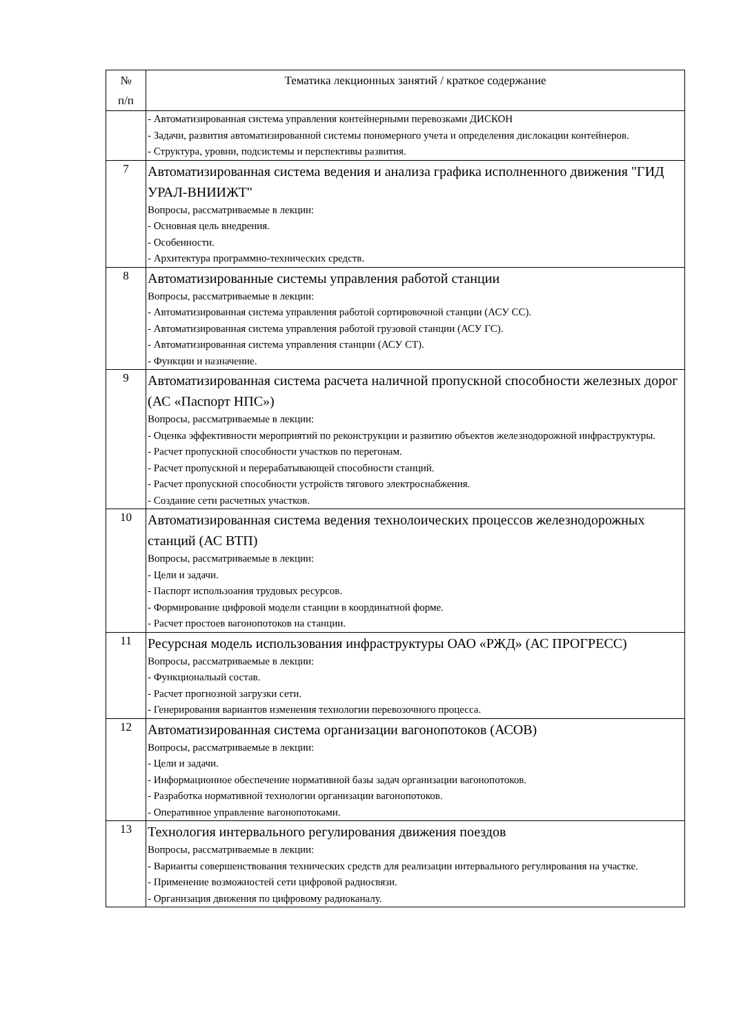| № п/п | Тематика лекционных занятий / краткое содержание |
| --- | --- |
| | - Автоматизированная система управления контейнерными перевозками ДИСКОН - Задачи, развития автоматизированной системы пономерного учета и определения дислокации контейнеров. - Структура, уровни, подсистемы и перспективы развития. |
| 7 | Автоматизированная система ведения и анализа графика исполненного движения "ГИД УРАЛ-ВНИИЖТ" Вопросы, рассматриваемые в лекции: - Основная цель внедрения. - Особенности. - Архитектура программно-технических средств. |
| 8 | Автоматизированные системы управления работой станции Вопросы, рассматриваемые в лекции: - Автоматизированная система управления работой сортировочной станции (АСУ СС). - Автоматизированная система управления работой грузовой станции (АСУ ГС). - Автоматизированная система управления станции (АСУ СТ). - Функции и назначение. |
| 9 | Автоматизированная система расчета наличной пропускной способности железных дорог (АС «Паспорт НПС») Вопросы, рассматриваемые в лекции: - Оценка эффективности мероприятий по реконструкции и развитию объектов железнодорожной инфраструктуры. - Расчет пропускной способности участков по перегонам. - Расчет пропускной и перерабатывающей способности станций. - Расчет пропускной способности устройств тягового электроснабжения. - Создание сети расчетных участков. |
| 10 | Автоматизированная система ведения технолоических процессов железнодорожных станций (АС ВТП) Вопросы, рассматриваемые в лекции: - Цели и задачи. - Паспорт использоания трудовых ресурсов. - Формирование цифровой модели станции в координатной форме. - Расчет простоев вагонопотоков на станции. |
| 11 | Ресурсная модель использования инфраструктуры ОАО «РЖД» (АС ПРОГРЕСС) Вопросы, рассматриваемые в лекции: - Функциональый состав. - Расчет прогнозной загрузки сети. - Генерирования вариантов изменения технологии перевозочного процесса. |
| 12 | Автоматизированная система организации вагонопотоков (АСОВ) Вопросы, рассматриваемые в лекции: - Цели и задачи. - Информационное обеспечение нормативной базы задач организации вагонопотоков. - Разработка нормативной технологии организации вагонопотоков. - Оперативное управление вагонопотоками. |
| 13 | Технология интервального регулирования движения поездов Вопросы, рассматриваемые в лекции: - Варианты совершенствования технических средств для реализации интервального регулирования на участке. - Применение возможностей сети цифровой радиосвязи. - Организация движения по цифровому радиоканалу. |